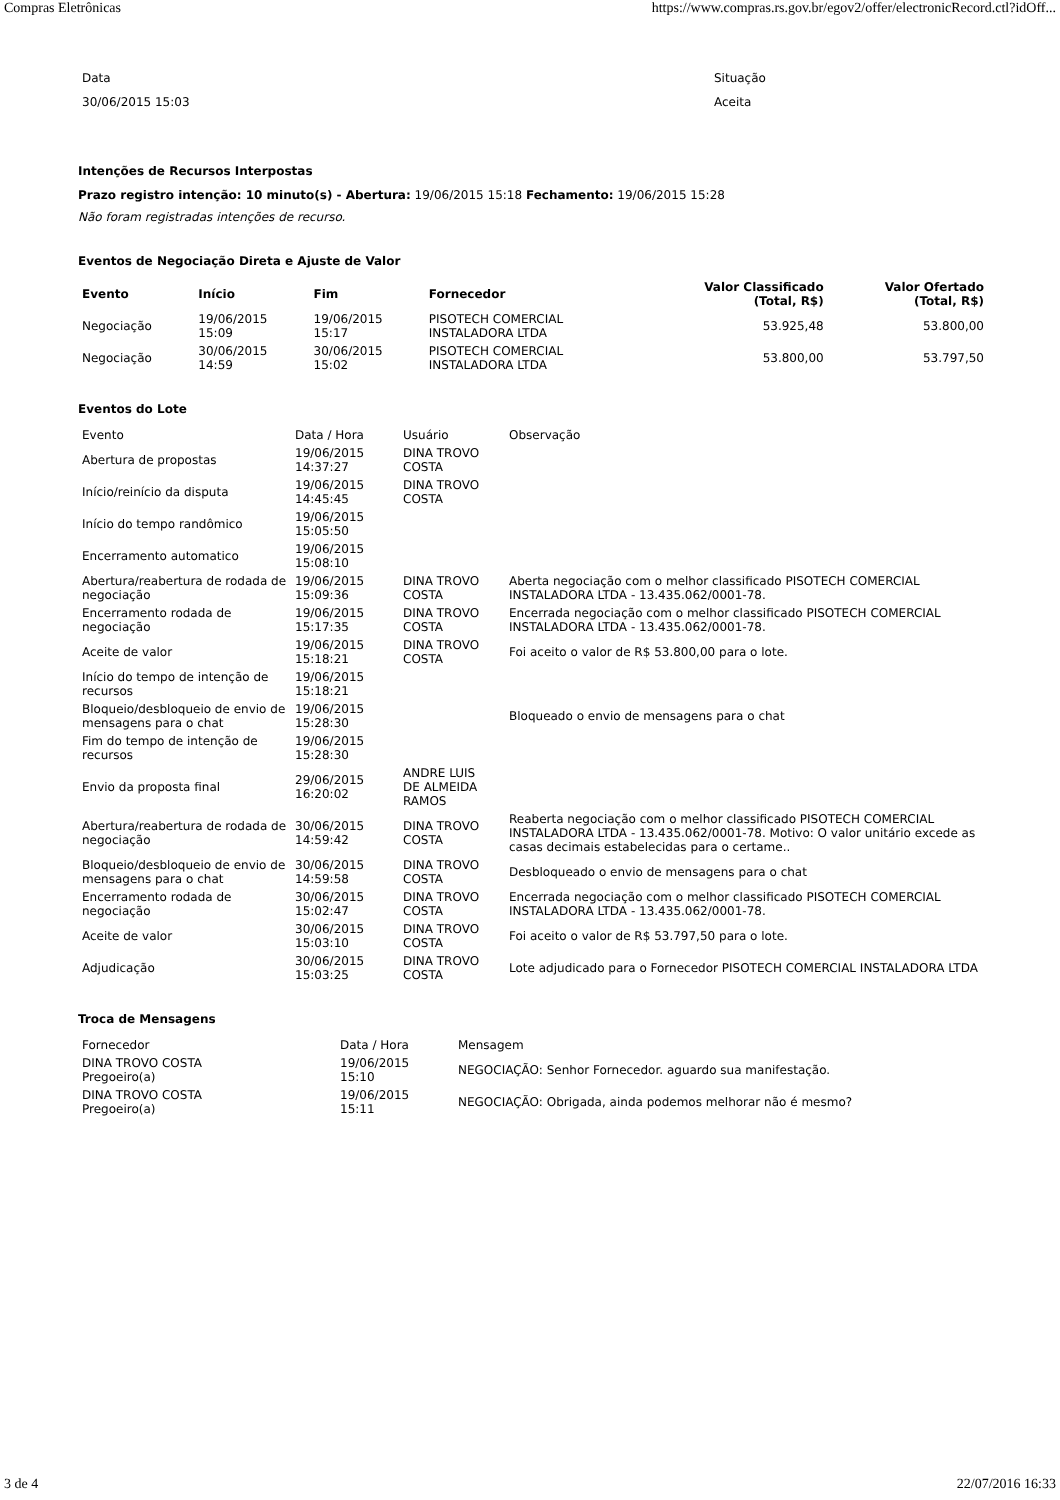Compras Eletrônicas https://www.compras.rs.gov.br/egov2/offer/electronicRecord.ctl?idOff...
| Data | Situação |
| 30/06/2015 15:03 | Aceita |
Intenções de Recursos Interpostas
Prazo registro intenção: 10 minuto(s) - Abertura: 19/06/2015 15:18 Fechamento: 19/06/2015 15:28
Não foram registradas intenções de recurso.
Eventos de Negociação Direta e Ajuste de Valor
| Evento | Início | Fim | Fornecedor | Valor Classificado (Total, R$) | Valor Ofertado (Total, R$) |
| --- | --- | --- | --- | --- | --- |
| Negociação | 19/06/2015 15:09 | 19/06/2015 15:17 | PISOTECH COMERCIAL INSTALADORA LTDA | 53.925,48 | 53.800,00 |
| Negociação | 30/06/2015 14:59 | 30/06/2015 15:02 | PISOTECH COMERCIAL INSTALADORA LTDA | 53.800,00 | 53.797,50 |
Eventos do Lote
| Evento | Data / Hora | Usuário | Observação |
| Abertura de propostas | 19/06/2015 14:37:27 | DINA TROVO COSTA | |
| Início/reinício da disputa | 19/06/2015 14:45:45 | DINA TROVO COSTA | |
| Início do tempo randômico | 19/06/2015 15:05:50 | | |
| Encerramento automatico | 19/06/2015 15:08:10 | | |
| Abertura/reabertura de rodada de negociação | 19/06/2015 15:09:36 | DINA TROVO COSTA | Aberta negociação com o melhor classificado PISOTECH COMERCIAL INSTALADORA LTDA - 13.435.062/0001-78. |
| Encerramento rodada de negociação | 19/06/2015 15:17:35 | DINA TROVO COSTA | Encerrada negociação com o melhor classificado PISOTECH COMERCIAL INSTALADORA LTDA - 13.435.062/0001-78. |
| Aceite de valor | 19/06/2015 15:18:21 | DINA TROVO COSTA | Foi aceito o valor de R$ 53.800,00 para o lote. |
| Início do tempo de intenção de recursos | 19/06/2015 15:18:21 | | |
| Bloqueio/desbloqueio de envio de mensagens para o chat | 19/06/2015 15:28:30 | | Bloqueado o envio de mensagens para o chat |
| Fim do tempo de intenção de recursos | 19/06/2015 15:28:30 | | |
| Envio da proposta final | 29/06/2015 16:20:02 | ANDRE LUIS DE ALMEIDA RAMOS | |
| Abertura/reabertura de rodada de negociação | 30/06/2015 14:59:42 | DINA TROVO COSTA | Reaberta negociação com o melhor classificado PISOTECH COMERCIAL INSTALADORA LTDA - 13.435.062/0001-78. Motivo: O valor unitário excede as casas decimais estabelecidas para o certame.. |
| Bloqueio/desbloqueio de envio de mensagens para o chat | 30/06/2015 14:59:58 | DINA TROVO COSTA | Desbloqueado o envio de mensagens para o chat |
| Encerramento rodada de negociação | 30/06/2015 15:02:47 | DINA TROVO COSTA | Encerrada negociação com o melhor classificado PISOTECH COMERCIAL INSTALADORA LTDA - 13.435.062/0001-78. |
| Aceite de valor | 30/06/2015 15:03:10 | DINA TROVO COSTA | Foi aceito o valor de R$ 53.797,50 para o lote. |
| Adjudicação | 30/06/2015 15:03:25 | DINA TROVO COSTA | Lote adjudicado para o Fornecedor PISOTECH COMERCIAL INSTALADORA LTDA |
Troca de Mensagens
| Fornecedor | Data / Hora | Mensagem |
| DINA TROVO COSTA Pregoeiro(a) | 19/06/2015 15:10 | NEGOCIAÇÃO: Senhor Fornecedor. aguardo sua manifestação. |
| DINA TROVO COSTA Pregoeiro(a) | 19/06/2015 15:11 | NEGOCIAÇÃO: Obrigada, ainda podemos melhorar não é mesmo? |
3 de 4 22/07/2016 16:33